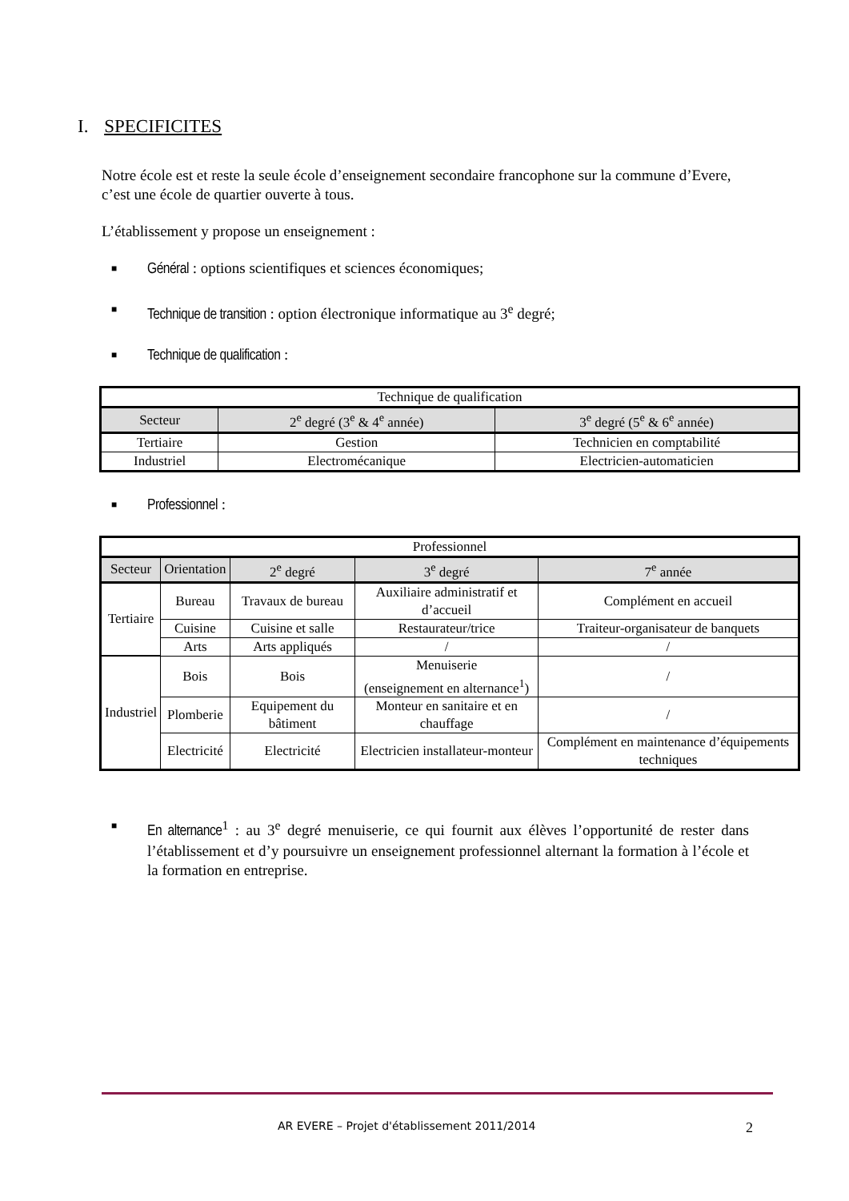I. SPECIFICITES
Notre école est et reste la seule école d’enseignement secondaire francophone sur la commune d’Evere, c’est une école de quartier ouverte à tous.
L’établissement y propose un enseignement :
■ Général : options scientifiques et sciences économiques;
■ Technique de transition : option électronique informatique au 3<sup>e</sup> degré;
■ Technique de qualification :
| Technique de qualification | | |
| --- | --- | --- |
| Secteur | 2<sup>e</sup> degré (3<sup>e</sup> & 4<sup>e</sup> année) | 3<sup>e</sup> degré (5<sup>e</sup> & 6<sup>e</sup> année) |
| Tertiaire | Gestion | Technicien en comptabilité |
| Industriel | Electromécanique | Electricien-automaticien |
■ Professionnel :
| Professionnel | | | | |
| --- | --- | --- | --- | --- |
| Secteur | Orientation | 2<sup>e</sup> degré | 3<sup>e</sup> degré | 7<sup>e</sup> année |
| Tertiaire | Bureau | Travaux de bureau | Auxiliaire administratif et d’accueil | Complément en accueil |
| | Cuisine | Cuisine et salle | Restaurateur/trice | Traiteur-organisateur de banquets |
| | Arts | Arts appliqués | / | / |
| Industriel | Bois | Bois | Menuiserie (enseignement en alternance<sup>1</sup>) | / |
| | Plomberie | Equipement du bâtiment | Monteur en sanitaire et en chauffage | / |
| | Electricité | Electricité | Electricien installateur-monteur | Complément en maintenance d’équipements techniques |
■ En alternance<sup>1</sup> : au 3<sup>e</sup> degré menuiserie, ce qui fournit aux élèves l’opportunité de rester dans l’établissement et d’y poursuivre un enseignement professionnel alternant la formation à l’école et la formation en entreprise.
AR EVERE – Projet d'établissement 2011/2014 2